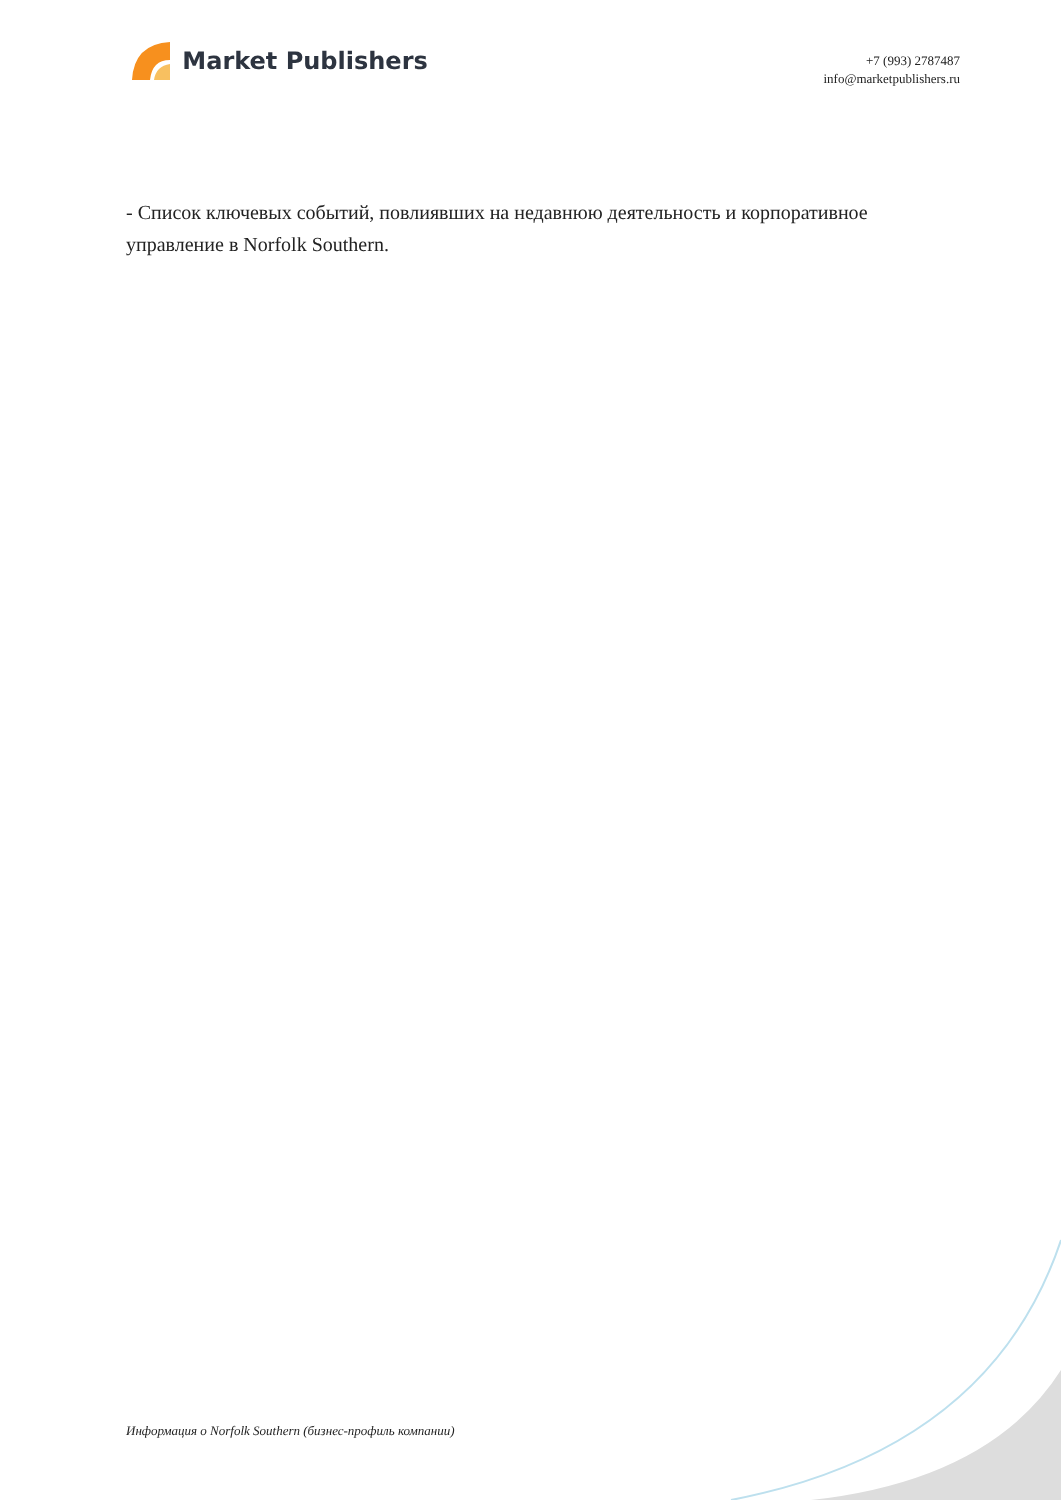Market Publishers
+7 (993) 2787487
info@marketpublishers.ru
- Список ключевых событий, повлиявших на недавнюю деятельность и корпоративное управление в Norfolk Southern.
Информация о Norfolk Southern (бизнес-профиль компании)